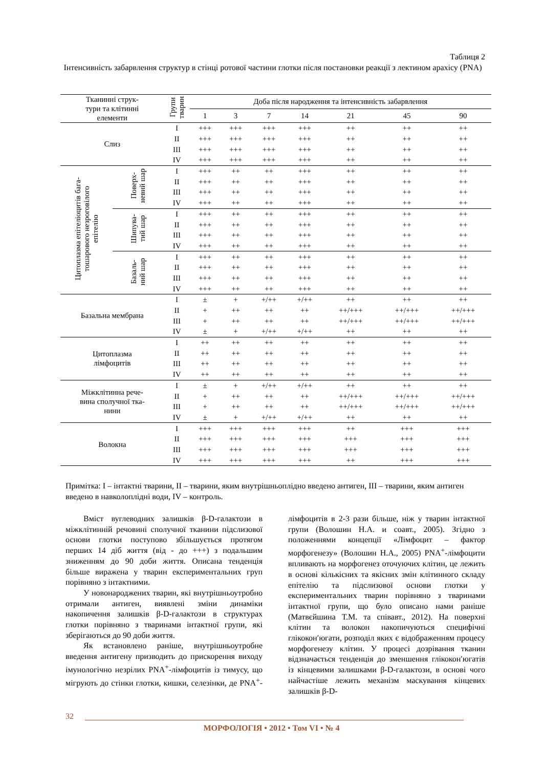Таблиця 2
Інтенсивність забарвлення структур в стінці ротової частини глотки після постановки реакції з лектином арахісу (PNA)
| Тканинні струк- тури та клітинні елементи | | Групи тварин | Доба після народження та інтенсивність забарвлення | | | | | | |
| --- | --- | --- | --- | --- | --- | --- | --- | --- | --- |
| | | | 1 | 3 | 7 | 14 | 21 | 45 | 90 |
| Слиз | | I | +++ | +++ | +++ | +++ | ++ | ++ | ++ |
| | | II | +++ | +++ | +++ | +++ | ++ | ++ | ++ |
| | | III | +++ | +++ | +++ | +++ | ++ | ++ | ++ |
| | | IV | +++ | +++ | +++ | +++ | ++ | ++ | ++ |
| Цитоплазма епітеліоцитів бага- тошарового незроговілого епітелію | Поверх- невий шар | I | +++ | ++ | ++ | +++ | ++ | ++ | ++ |
| | | II | +++ | ++ | ++ | +++ | ++ | ++ | ++ |
| | | III | +++ | ++ | ++ | +++ | ++ | ++ | ++ |
| | | IV | +++ | ++ | ++ | +++ | ++ | ++ | ++ |
| | Шипува- тий шар | I | +++ | ++ | ++ | +++ | ++ | ++ | ++ |
| | | II | +++ | ++ | ++ | +++ | ++ | ++ | ++ |
| | | III | +++ | ++ | ++ | +++ | ++ | ++ | ++ |
| | | IV | +++ | ++ | ++ | +++ | ++ | ++ | ++ |
| | Базаль- ний шар | I | +++ | ++ | ++ | +++ | ++ | ++ | ++ |
| | | II | +++ | ++ | ++ | +++ | ++ | ++ | ++ |
| | | III | +++ | ++ | ++ | +++ | ++ | ++ | ++ |
| | | IV | +++ | ++ | ++ | +++ | ++ | ++ | ++ |
| Базальна мембрана | | I | ± | + | +/++ | +/++ | ++ | ++ | ++ |
| | | II | + | ++ | ++ | ++ | ++/+++ | ++/+++ | ++/+++ |
| | | III | + | ++ | ++ | ++ | ++/+++ | ++/+++ | ++/+++ |
| | | IV | ± | + | +/++ | +/++ | ++ | ++ | ++ |
| Цитоплазма лімфоцитів | | I | ++ | ++ | ++ | ++ | ++ | ++ | ++ |
| | | II | ++ | ++ | ++ | ++ | ++ | ++ | ++ |
| | | III | ++ | ++ | ++ | ++ | ++ | ++ | ++ |
| | | IV | ++ | ++ | ++ | ++ | ++ | ++ | ++ |
| Міжклітинна рече- вина сполучної тка- нини | | I | ± | + | +/++ | +/++ | ++ | ++ | ++ |
| | | II | + | ++ | ++ | ++ | ++/+++ | ++/+++ | ++/+++ |
| | | III | + | ++ | ++ | ++ | ++/+++ | ++/+++ | ++/+++ |
| | | IV | ± | + | +/++ | +/++ | ++ | ++ | ++ |
| Волокна | | I | +++ | +++ | +++ | +++ | ++ | +++ | +++ |
| | | II | +++ | +++ | +++ | +++ | +++ | +++ | +++ |
| | | III | +++ | +++ | +++ | +++ | +++ | +++ | +++ |
| | | IV | +++ | +++ | +++ | +++ | ++ | +++ | +++ |
Примітка: I – інтактні тварини, II – тварини, яким внутрішньоплідно введено антиген, III – тварини, яким антиген введено в навколоплідні води, IV – контроль.
Вміст вуглеводних залишків β-D-галактози в міжклітинній речовині сполучної тканини підслизової основи глотки поступово збільшується протягом перших 14 діб життя (від - до +++) з подальшим зниженням до 90 доби життя. Описана тенденція більше виражена у тварин експериментальних груп порівняно з інтактними.
У новонароджених тварин, які внутрішньоутробно отримали антиген, виявлені зміни динаміки накопичення залишків β-D-галактози в структурах глотки порівняно з тваринами інтактної групи, які зберігаються до 90 доби життя.
Як встановлено раніше, внутрішньоутробне введення антигену призводить до прискорення виходу імунологічно незрілих PNA<sup>+</sup>-лімфоцитів із тимусу, що мігрують до стінки глотки, кишки, селезінки, де PNA<sup>+</sup>-лімфоцитів в 2-3 рази більше, ніж у тварин інтактної групи (Волошин Н.А. и соавт., 2005). Згідно з положеннями концепції «Лімфоцит – фактор морфогенезу» (Волошин Н.А., 2005) PNA<sup>+</sup>-лімфоцити впливають на морфогенез оточуючих клітин, це лежить в основі кількісних та якісних змін клітинного складу епітелію та підслизової основи глотки у експериментальних тварин порівняно з тваринами інтактної групи, що було описано нами раніше (Матвєйшина Т.М. та співавт., 2012). На поверхні клітин та волокон накопичуються специфічні глікокон′югати, розподіл яких є відображенням процесу морфогенезу клітин. У процесі дозрівання тканин відзначається тенденція до зменшення глікокон′югатів із кінцевими залишками β-D-галактози, в основі чого найчастіше лежить механізм маскування кінцевих залишків β-D-
32
МОРФОЛОГІЯ • 2012 • Том VI • № 4